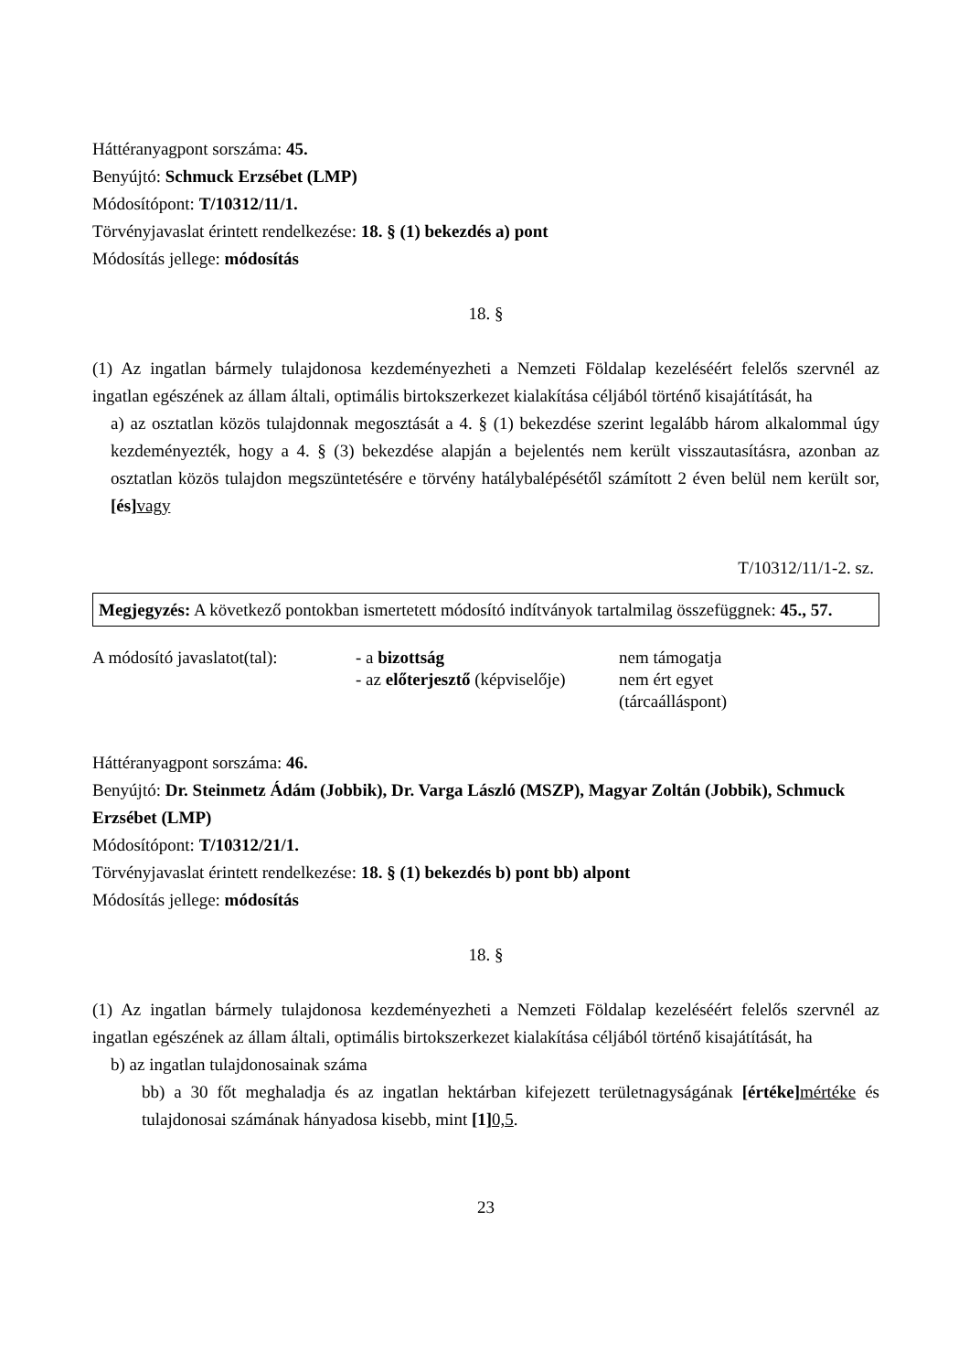Háttéranyagpont sorszáma: 45.
Benyújtó: Schmuck Erzsébet (LMP)
Módosítópont: T/10312/11/1.
Törvényjavaslat érintett rendelkezése: 18. § (1) bekezdés a) pont
Módosítás jellege: módosítás
18. §
(1) Az ingatlan bármely tulajdonosa kezdeményezheti a Nemzeti Földalap kezeléséért felelős szervnél az ingatlan egészének az állam általi, optimális birtokszerkezet kialakítása céljából történő kisajátítását, ha
a) az osztatlan közös tulajdonnak megosztását a 4. § (1) bekezdése szerint legalább három alkalommal úgy kezdeményezték, hogy a 4. § (3) bekezdése alapján a bejelentés nem került visszautasításra, azonban az osztatlan közös tulajdon megszüntetésére e törvény hatálybalépésétől számított 2 éven belül nem került sor, [és] vagy
T/10312/11/1-2. sz.
Megjegyzés: A következő pontokban ismertetett módosító indítványok tartalmilag összefüggnek: 45., 57.
| A módosító javaslatot(tal): | - a bizottság | nem támogatja |
| | - az előterjesztő (képviselője) | nem ért egyet (tárcaálláspont) |
Háttéranyagpont sorszáma: 46.
Benyújtó: Dr. Steinmetz Ádám (Jobbik), Dr. Varga László (MSZP), Magyar Zoltán (Jobbik), Schmuck Erzsébet (LMP)
Módosítópont: T/10312/21/1.
Törvényjavaslat érintett rendelkezése: 18. § (1) bekezdés b) pont bb) alpont
Módosítás jellege: módosítás
18. §
(1) Az ingatlan bármely tulajdonosa kezdeményezheti a Nemzeti Földalap kezeléséért felelős szervnél az ingatlan egészének az állam általi, optimális birtokszerkezet kialakítása céljából történő kisajátítását, ha
b) az ingatlan tulajdonosainak száma
bb) a 30 főt meghaladja és az ingatlan hektárban kifejezett területnagyságának [értéke] mértéke és tulajdonosai számának hányadosa kisebb, mint [1] 0,5.
23